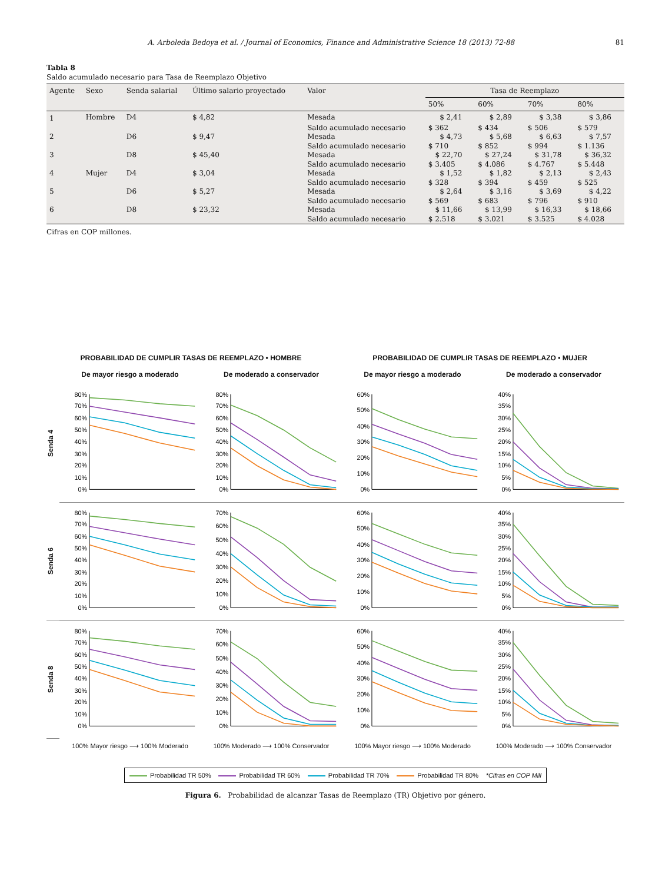A. Arboleda Bedoya et al. / Journal of Economics, Finance and Administrative Science 18 (2013) 72-88 81
Tabla 8
Saldo acumulado necesario para Tasa de Reemplazo Objetivo
| Agente | Sexo | Senda salarial | Último salario proyectado | Valor | Tasa de Reemplazo | | | |
| --- | --- | --- | --- | --- | --- | --- | --- | --- |
| | | | | | 50% | 60% | 70% | 80% |
| 1 | Hombre | D4 | $ 4,82 | Mesada | $ 2,41 | $ 2,89 | $ 3,38 | $ 3,86 |
| | | | | Saldo acumulado necesario | $ 362 | $ 434 | $ 506 | $ 579 |
| 2 | | D6 | $ 9,47 | Mesada | $ 4,73 | $ 5,68 | $ 6,63 | $ 7,57 |
| | | | | Saldo acumulado necesario | $ 710 | $ 852 | $ 994 | $ 1.136 |
| 3 | | D8 | $ 45,40 | Mesada | $ 22,70 | $ 27,24 | $ 31,78 | $ 36,32 |
| | | | | Saldo acumulado necesario | $ 3.405 | $ 4.086 | $ 4.767 | $ 5.448 |
| 4 | Mujer | D4 | $ 3,04 | Mesada | $ 1,52 | $ 1,82 | $ 2,13 | $ 2,43 |
| | | | | Saldo acumulado necesario | $ 328 | $ 394 | $ 459 | $ 525 |
| 5 | | D6 | $ 5,27 | Mesada | $ 2,64 | $ 3,16 | $ 3,69 | $ 4,22 |
| | | | | Saldo acumulado necesario | $ 569 | $ 683 | $ 796 | $ 910 |
| 6 | | D8 | $ 23,32 | Mesada | $ 11,66 | $ 13,99 | $ 16,33 | $ 18,66 |
| | | | | Saldo acumulado necesario | $ 2.518 | $ 3.021 | $ 3.525 | $ 4.028 |
Cifras en COP millones.
PROBABILIDAD DE CUMPLIR TASAS DE REEMPLAZO • HOMBRE
PROBABILIDAD DE CUMPLIR TASAS DE REEMPLAZO • MUJER
De mayor riesgo a moderado
De moderado a conservador
De mayor riesgo a moderado
De moderado a conservador
Senda 4
0%
10%
20%
30%
40%
50%
60%
70%
80%
0%
10%
20%
30%
40%
50%
60%
70%
80%
0%
10%
20%
30%
40%
50%
60%
0%
5%
10%
15%
20%
25%
30%
35%
40%
Senda 6
0%
10%
20%
30%
40%
50%
60%
70%
80%
0%
10%
20%
30%
40%
50%
60%
70%
0%
10%
20%
30%
40%
50%
60%
0%
5%
10%
15%
20%
25%
30%
35%
40%
Senda 8
0%
10%
20%
30%
40%
50%
60%
70%
80%
0%
10%
20%
30%
40%
50%
60%
70%
0%
10%
20%
30%
40%
50%
60%
0%
5%
10%
15%
20%
25%
30%
35%
40%
100% Mayor riesgo ⟶ 100% Moderado
100% Moderado ⟶ 100% Conservador
100% Mayor riesgo ⟶ 100% Moderado
100% Moderado ⟶ 100% Conservador
Probabilidad TR 50% Probabilidad TR 60% Probabilidad TR 70% Probabilidad TR 80% *Cifras en COP Mill
Figura 6. Probabilidad de alcanzar Tasas de Reemplazo (TR) Objetivo por género.